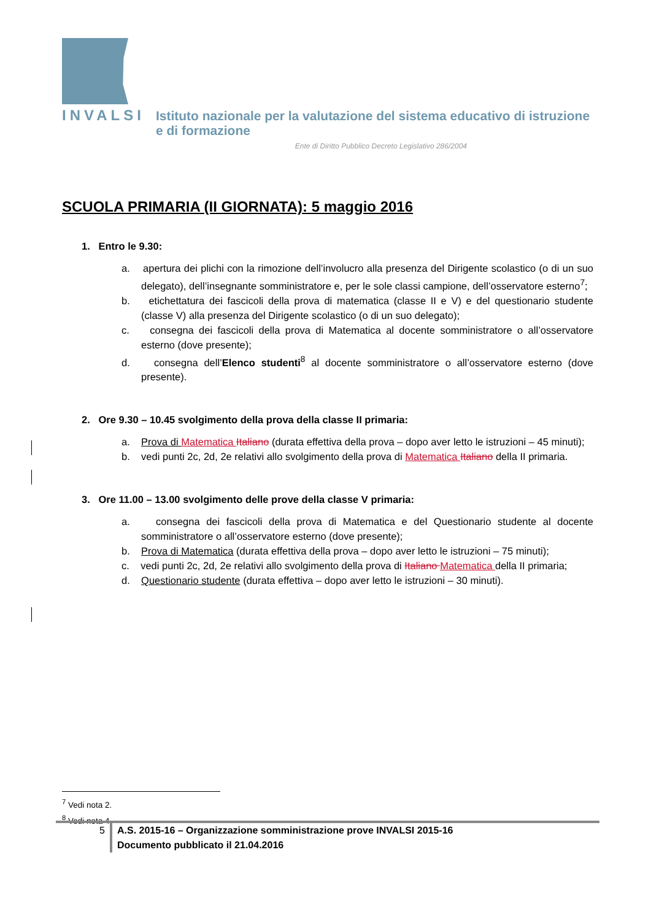INVALSI Istituto nazionale per la valutazione del sistema educativo di istruzione e di formazione
Ente di Diritto Pubblico Decreto Legislativo 286/2004
SCUOLA PRIMARIA (II GIORNATA): 5 maggio 2016
1. Entro le 9.30:
a. apertura dei plichi con la rimozione dell’involucro alla presenza del Dirigente scolastico (o di un suo delegato), dell’insegnante somministratore e, per le sole classi campione, dell’osservatore esterno<sup>7</sup>;
b. etichettatura dei fascicoli della prova di matematica (classe II e V) e del questionario studente (classe V) alla presenza del Dirigente scolastico (o di un suo delegato);
c. consegna dei fascicoli della prova di Matematica al docente somministratore o all’osservatore esterno (dove presente);
d. consegna dell’Elenco studenti<sup>8</sup> al docente somministratore o all’osservatore esterno (dove presente).
2. Ore 9.30 – 10.45 svolgimento della prova della classe II primaria:
a. Prova di Matematica Italiano (durata effettiva della prova – dopo aver letto le istruzioni – 45 minuti);
b. vedi punti 2c, 2d, 2e relativi allo svolgimento della prova di Matematica Italiano della II primaria.
3. Ore 11.00 – 13.00 svolgimento delle prove della classe V primaria:
a. consegna dei fascicoli della prova di Matematica e del Questionario studente al docente somministratore o all’osservatore esterno (dove presente);
b. Prova di Matematica (durata effettiva della prova – dopo aver letto le istruzioni – 75 minuti);
c. vedi punti 2c, 2d, 2e relativi allo svolgimento della prova di Italiano Matematica della II primaria;
d. Questionario studente (durata effettiva – dopo aver letto le istruzioni – 30 minuti).
<sup>7</sup> Vedi nota 2.
<sup>8</sup> Vedi nota 4.
5 A.S. 2015-16 – Organizzazione somministrazione prove INVALSI 2015-16
Documento pubblicato il 21.04.2016